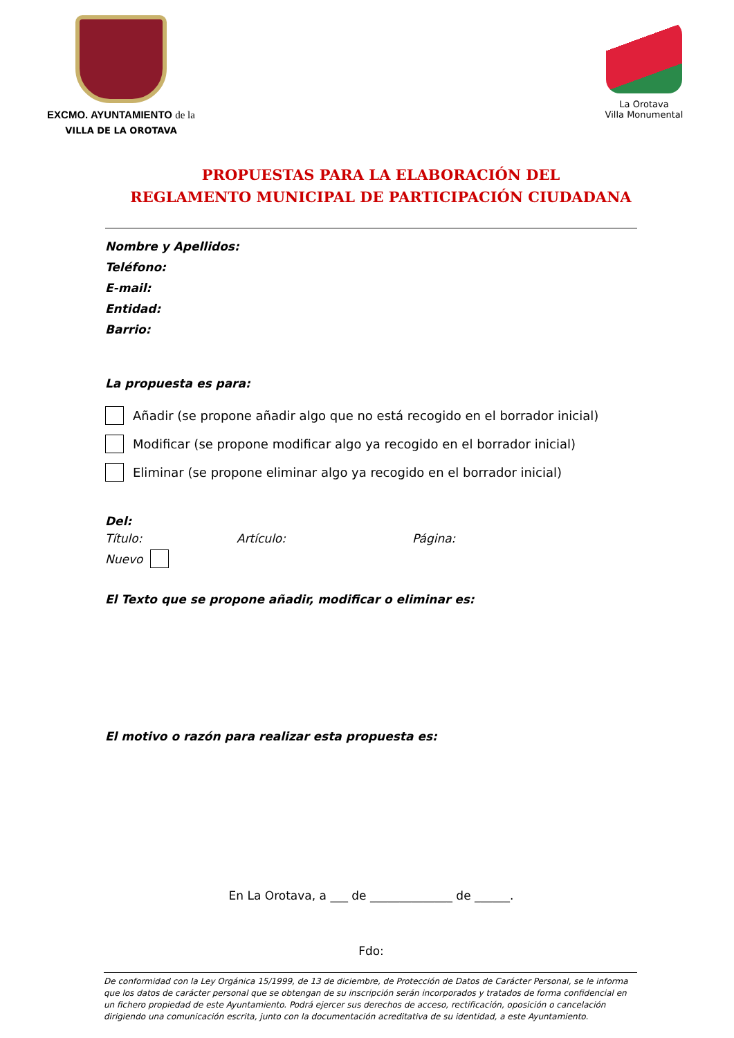EXCMO. AYUNTAMIENTO de la
VILLA DE LA OROTAVA
La Orotava
Villa Monumental
PROPUESTAS PARA LA ELABORACIÓN DEL
REGLAMENTO MUNICIPAL DE PARTICIPACIÓN CIUDADANA
Nombre y Apellidos:
Teléfono:
E-mail:
Entidad:
Barrio:
La propuesta es para:
Añadir (se propone añadir algo que no está recogido en el borrador inicial)
Modificar (se propone modificar algo ya recogido en el borrador inicial)
Eliminar (se propone eliminar algo ya recogido en el borrador inicial)
Del:
Título: Artículo: Página:
Nuevo
El Texto que se propone añadir, modificar o eliminar es:
El motivo o razón para realizar esta propuesta es:
En La Orotava, a ___ de ______________ de ______.
Fdo:
De conformidad con la Ley Orgánica 15/1999, de 13 de diciembre, de Protección de Datos de Carácter Personal, se le informa que los datos de carácter personal que se obtengan de su inscripción serán incorporados y tratados de forma confidencial en un fichero propiedad de este Ayuntamiento. Podrá ejercer sus derechos de acceso, rectificación, oposición o cancelación dirigiendo una comunicación escrita, junto con la documentación acreditativa de su identidad, a este Ayuntamiento.